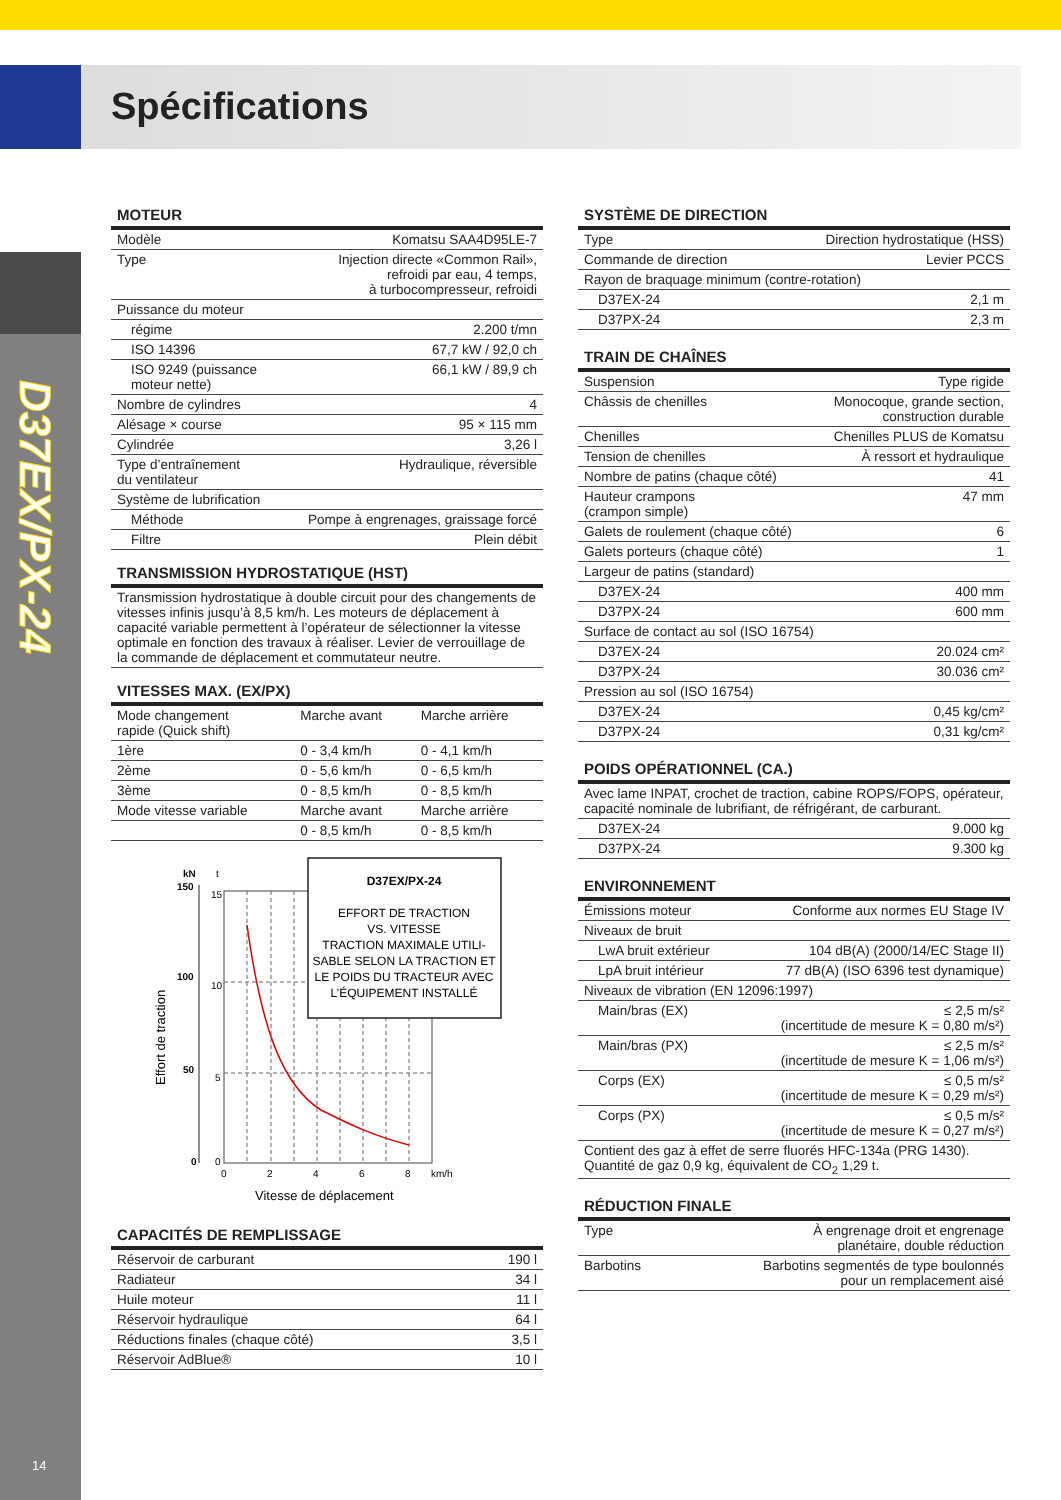Spécifications
D37EX/PX-24
14
MOTEUR
| Modèle | Komatsu SAA4D95LE-7 |
| Type | Injection directe «Common Rail», refroidi par eau, 4 temps, à turbocompresseur, refroidi |
| Puissance du moteur | |
| régime | 2.200 t/mn |
| ISO 14396 | 67,7 kW / 92,0 ch |
| ISO 9249 (puissance moteur nette) | 66,1 kW / 89,9 ch |
| Nombre de cylindres | 4 |
| Alésage × course | 95 × 115 mm |
| Cylindrée | 3,26 l |
| Type d’entraînement du ventilateur | Hydraulique, réversible |
| Système de lubrification | |
| Méthode | Pompe à engrenages, graissage forcé |
| Filtre | Plein débit |
TRANSMISSION HYDROSTATIQUE (HST)
Transmission hydrostatique à double circuit pour des changements de vitesses infinis jusqu’à 8,5 km/h. Les moteurs de déplacement à capacité variable permettent à l’opérateur de sélectionner la vitesse optimale en fonction des travaux à réaliser. Levier de verrouillage de la commande de déplacement et commutateur neutre.
VITESSES MAX. (EX/PX)
| Mode changement rapide (Quick shift) | Marche avant | Marche arrière |
| 1ère | 0 - 3,4 km/h | 0 - 4,1 km/h |
| 2ème | 0 - 5,6 km/h | 0 - 6,5 km/h |
| 3ème | 0 - 8,5 km/h | 0 - 8,5 km/h |
| Mode vitesse variable | Marche avant | Marche arrière |
| | 0 - 8,5 km/h | 0 - 8,5 km/h |
kN
t
150
15
100
10
50
5
0
0
0
2
4
6
8
km/h
Effort de traction
Vitesse de déplacement
D37EX/PX-24
EFFORT DE TRACTION
VS. VITESSE
TRACTION MAXIMALE UTILI-
SABLE SELON LA TRACTION ET
LE POIDS DU TRACTEUR AVEC
L’ÉQUIPEMENT INSTALLÉ
CAPACITÉS DE REMPLISSAGE
| Réservoir de carburant | 190 l |
| Radiateur | 34 l |
| Huile moteur | 11 l |
| Réservoir hydraulique | 64 l |
| Réductions finales (chaque côté) | 3,5 l |
| Réservoir AdBlue® | 10 l |
SYSTÈME DE DIRECTION
| Type | Direction hydrostatique (HSS) |
| Commande de direction | Levier PCCS |
| Rayon de braquage minimum (contre-rotation) | |
| D37EX-24 | 2,1 m |
| D37PX-24 | 2,3 m |
TRAIN DE CHAÎNES
| Suspension | Type rigide |
| Châssis de chenilles | Monocoque, grande section, construction durable |
| Chenilles | Chenilles PLUS de Komatsu |
| Tension de chenilles | À ressort et hydraulique |
| Nombre de patins (chaque côté) | 41 |
| Hauteur crampons (crampon simple) | 47 mm |
| Galets de roulement (chaque côté) | 6 |
| Galets porteurs (chaque côté) | 1 |
| Largeur de patins (standard) | |
| D37EX-24 | 400 mm |
| D37PX-24 | 600 mm |
| Surface de contact au sol (ISO 16754) | |
| D37EX-24 | 20.024 cm² |
| D37PX-24 | 30.036 cm² |
| Pression au sol (ISO 16754) | |
| D37EX-24 | 0,45 kg/cm² |
| D37PX-24 | 0,31 kg/cm² |
POIDS OPÉRATIONNEL (CA.)
| Avec lame INPAT, crochet de traction, cabine ROPS/FOPS, opérateur, capacité nominale de lubrifiant, de réfrigérant, de carburant. | |
| D37EX-24 | 9.000 kg |
| D37PX-24 | 9.300 kg |
ENVIRONNEMENT
| Émissions moteur | Conforme aux normes EU Stage IV |
| Niveaux de bruit | |
| LwA bruit extérieur | 104 dB(A) (2000/14/EC Stage II) |
| LpA bruit intérieur | 77 dB(A) (ISO 6396 test dynamique) |
| Niveaux de vibration (EN 12096:1997) | |
| Main/bras (EX) | ≤ 2,5 m/s² (incertitude de mesure K = 0,80 m/s²) |
| Main/bras (PX) | ≤ 2,5 m/s² (incertitude de mesure K = 1,06 m/s²) |
| Corps (EX) | ≤ 0,5 m/s² (incertitude de mesure K = 0,29 m/s²) |
| Corps (PX) | ≤ 0,5 m/s² (incertitude de mesure K = 0,27 m/s²) |
| Contient des gaz à effet de serre fluorés HFC-134a (PRG 1430). Quantité de gaz 0,9 kg, équivalent de CO<sub>2</sub> 1,29 t. | |
RÉDUCTION FINALE
| Type | À engrenage droit et engrenage planétaire, double réduction |
| Barbotins | Barbotins segmentés de type boulonnés pour un remplacement aisé |